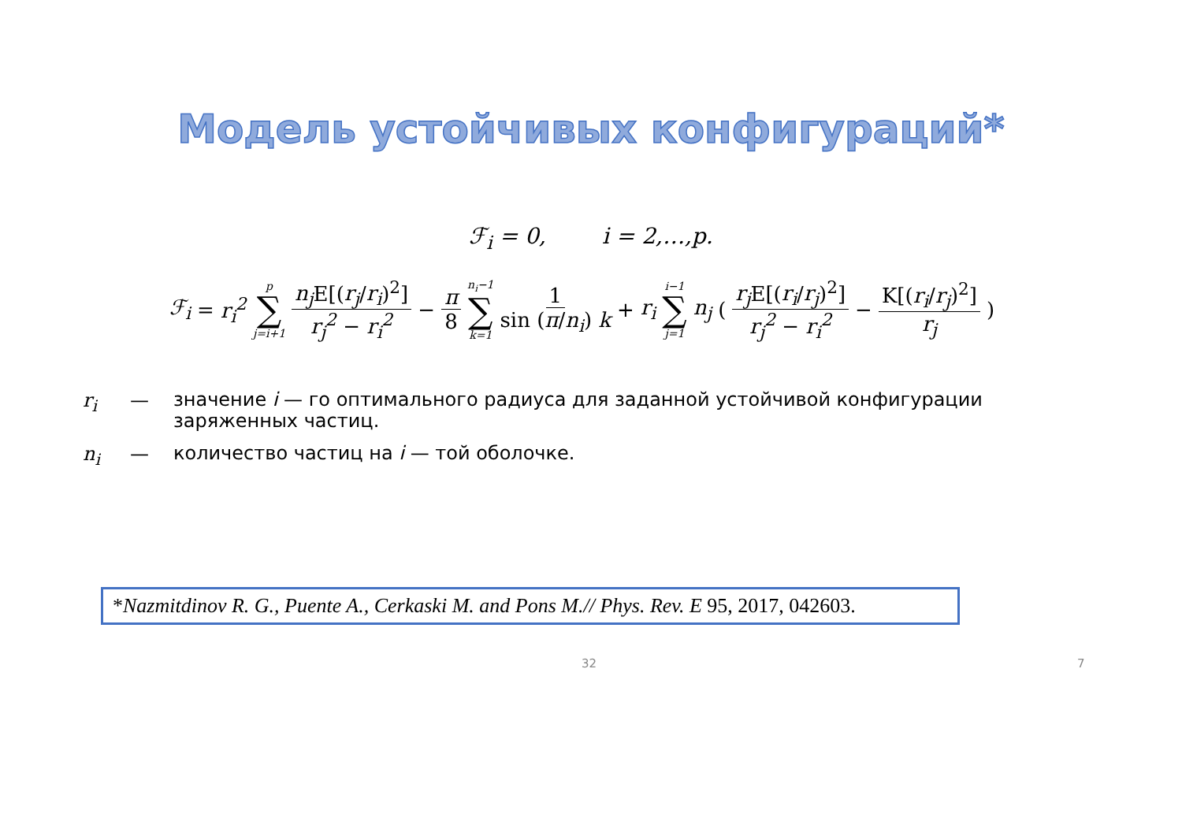Модель устойчивых конфигураций*
ℱ<sub>i</sub> = 0, i = 2,…,p.
ℱ<sub>i</sub> = r<sub>i</sub><sup>2</sup> p ∑ j=i+1 n<sub>j</sub> E[(r<sub>j</sub>/r<sub>i</sub>)<sup>2</sup>] r<sub>j</sub><sup>2</sup> − r<sub>i</sub><sup>2</sup> − π 8 n<sub>i</sub>−1 ∑ k=1 1 sin (π/n<sub>i</sub>) k + r<sub>i</sub> i−1 ∑ j=1 n<sub>j</sub> ( r<sub>j</sub> E[(r<sub>i</sub>/r<sub>j</sub>)<sup>2</sup>] r<sub>j</sub><sup>2</sup> − r<sub>i</sub><sup>2</sup> − K[(r<sub>i</sub>/r<sub>j</sub>)<sup>2</sup>] r<sub>j</sub> )
r<sub>i</sub> — значение i — го оптимального радиуса для заданной устойчивой конфигурации заряженных частиц.
n<sub>i</sub> — количество частиц на i — той оболочке.
*Nazmitdinov R. G., Puente A., Cerkaski M. and Pons M.// Phys. Rev. E 95, 2017, 042603.
32 7